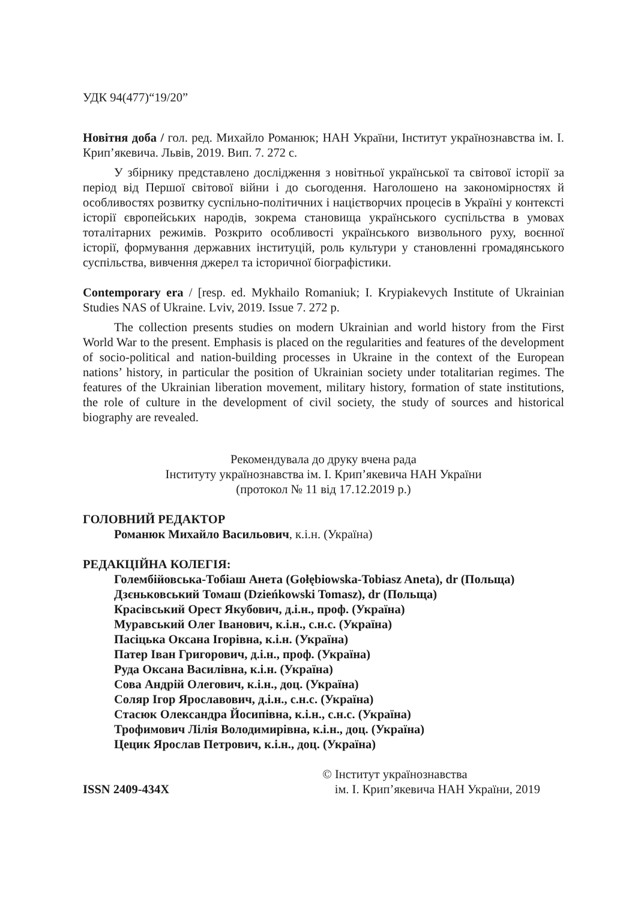УДК 94(477)“19/20”
Новітня доба / гол. ред. Михайло Романюк; НАН України, Інститут українознавства ім. І. Крип’якевича. Львів, 2019. Вип. 7. 272 с.
У збірнику представлено дослідження з новітньої української та світової історії за період від Першої світової війни і до сьогодення. Наголошено на закономірностях й особливостях розвитку суспільно-політичних і націєтворчих процесів в Україні у контексті історії європейських народів, зокрема становища українського суспільства в умовах тоталітарних режимів. Розкрито особливості українського визвольного руху, воєнної історії, формування державних інституцій, роль культури у становленні громадянського суспільства, вивчення джерел та історичної біографістики.
Contemporary era / [resp. ed. Mykhailo Romaniuk; I. Krypiakevych Institute of Ukrainian Studies NAS of Ukraine. Lviv, 2019. Issue 7. 272 p.
The collection presents studies on modern Ukrainian and world history from the First World War to the present. Emphasis is placed on the regularities and features of the development of socio-political and nation-building processes in Ukraine in the context of the European nations’ history, in particular the position of Ukrainian society under totalitarian regimes. The features of the Ukrainian liberation movement, military history, formation of state institutions, the role of culture in the development of civil society, the study of sources and historical biography are revealed.
Рекомендувала до друку вчена рада
Інституту українознавства ім. І. Крип’якевича НАН України
(протокол № 11 від 17.12.2019 р.)
ГОЛОВНИЙ РЕДАКТОР
Романюк Михайло Васильович, к.і.н. (Україна)
РЕДАКЦІЙНА КОЛЕГІЯ:
Голембійовська-Тобіаш Анета (Gołębiowska-Tobiasz Aneta), dr (Польща)
Дзєньковський Томаш (Dzieńkowski Tomasz), dr (Польща)
Красівський Орест Якубович, д.і.н., проф. (Україна)
Муравський Олег Іванович, к.і.н., с.н.с. (Україна)
Пасіцька Оксана Ігорівна, к.і.н. (Україна)
Патер Іван Григорович, д.і.н., проф. (Україна)
Руда Оксана Василівна, к.і.н. (Україна)
Сова Андрій Олегович, к.і.н., доц. (Україна)
Соляр Ігор Ярославович, д.і.н., с.н.с. (Україна)
Стасюк Олександра Йосипівна, к.і.н., с.н.с. (Україна)
Трофимович Лілія Володимирівна, к.і.н., доц. (Україна)
Цецик Ярослав Петрович, к.і.н., доц. (Україна)
ISSN 2409-434X
© Інститут українознавства
ім. І. Крип’якевича НАН України, 2019